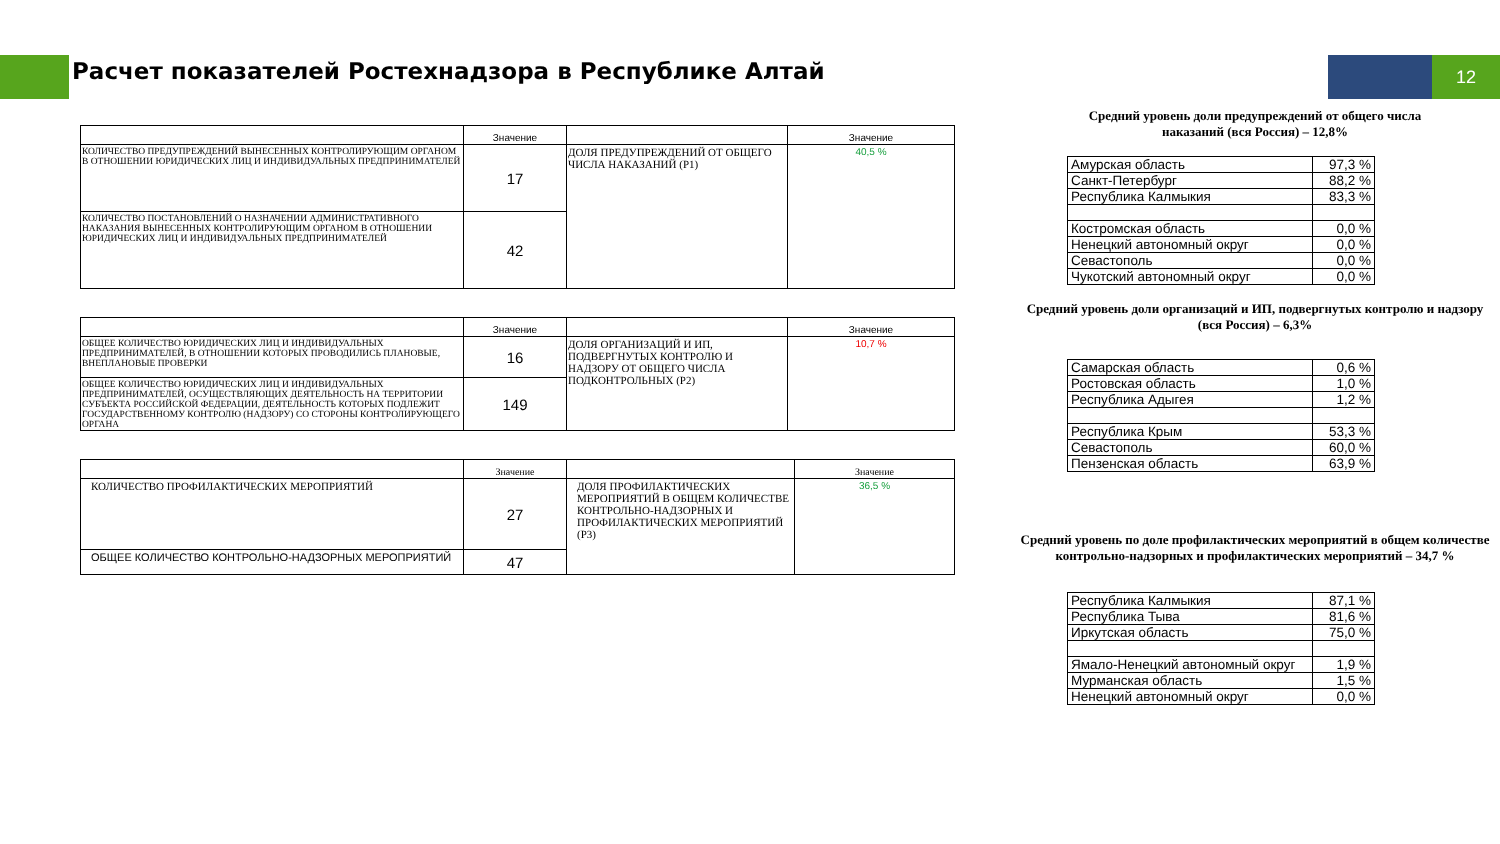Расчет показателей Ростехнадзора в Республике Алтай
12
| | Значение | | Значение |
| --- | --- | --- | --- |
| КОЛИЧЕСТВО ПРЕДУПРЕЖДЕНИЙ ВЫНЕСЕННЫХ КОНТРОЛИРУЮЩИМ ОРГАНОМ В ОТНОШЕНИИ ЮРИДИЧЕСКИХ ЛИЦ И ИНДИВИДУАЛЬНЫХ ПРЕДПРИНИМАТЕЛЕЙ | 17 | ДОЛЯ ПРЕДУПРЕЖДЕНИЙ ОТ ОБЩЕГО ЧИСЛА НАКАЗАНИЙ (P1) | 40,5 % |
| КОЛИЧЕСТВО ПОСТАНОВЛЕНИЙ О НАЗНАЧЕНИИ АДМИНИСТРАТИВНОГО НАКАЗАНИЯ ВЫНЕСЕННЫХ КОНТРОЛИРУЮЩИМ ОРГАНОМ В ОТНОШЕНИИ ЮРИДИЧЕСКИХ ЛИЦ И ИНДИВИДУАЛЬНЫХ ПРЕДПРИНИМАТЕЛЕЙ | 42 | | |
| | Значение | | Значение |
| --- | --- | --- | --- |
| ОБЩЕЕ КОЛИЧЕСТВО ЮРИДИЧЕСКИХ ЛИЦ И ИНДИВИДУАЛЬНЫХ ПРЕДПРИНИМАТЕЛЕЙ, В ОТНОШЕНИИ КОТОРЫХ ПРОВОДИЛИСЬ ПЛАНОВЫЕ, ВНЕПЛАНОВЫЕ ПРОВЕРКИ | 16 | ДОЛЯ ОРГАНИЗАЦИЙ И ИП, ПОДВЕРГНУТЫХ КОНТРОЛЮ И НАДЗОРУ ОТ ОБЩЕГО ЧИСЛА ПОДКОНТРОЛЬНЫХ (P2) | 10,7 % |
| ОБЩЕЕ КОЛИЧЕСТВО ЮРИДИЧЕСКИХ ЛИЦ И ИНДИВИДУАЛЬНЫХ ПРЕДПРИНИМАТЕЛЕЙ, ОСУЩЕСТВЛЯЮЩИХ ДЕЯТЕЛЬНОСТЬ НА ТЕРРИТОРИИ СУБЪЕКТА РОССИЙСКОЙ ФЕДЕРАЦИИ, ДЕЯТЕЛЬНОСТЬ КОТОРЫХ ПОДЛЕЖИТ ГОСУДАРСТВЕННОМУ КОНТРОЛЮ (НАДЗОРУ) СО СТОРОНЫ КОНТРОЛИРУЮЩЕГО ОРГАНА | 149 | | |
| | Значение | | Значение |
| --- | --- | --- | --- |
| КОЛИЧЕСТВО ПРОФИЛАКТИЧЕСКИХ МЕРОПРИЯТИЙ | 27 | ДОЛЯ ПРОФИЛАКТИЧЕСКИХ МЕРОПРИЯТИЙ В ОБЩЕМ КОЛИЧЕСТВЕ КОНТРОЛЬНО-НАДЗОРНЫХ И ПРОФИЛАКТИЧЕСКИХ МЕРОПРИЯТИЙ (P3) | 36,5 % |
| ОБЩЕЕ КОЛИЧЕСТВО КОНТРОЛЬНО-НАДЗОРНЫХ МЕРОПРИЯТИЙ | 47 | | |
Средний уровень доли предупреждений от общего числа
наказаний (вся Россия) – 12,8%
| Амурская область | 97,3 % |
| Санкт-Петербург | 88,2 % |
| Республика Калмыкия | 83,3 % |
| Костромская область | 0,0 % |
| Ненецкий автономный округ | 0,0 % |
| Севастополь | 0,0 % |
| Чукотский автономный округ | 0,0 % |
Средний уровень доли организаций и ИП, подвергнутых контролю и надзору (вся Россия) – 6,3%
| Самарская область | 0,6 % |
| Ростовская область | 1,0 % |
| Республика Адыгея | 1,2 % |
| Республика Крым | 53,3 % |
| Севастополь | 60,0 % |
| Пензенская область | 63,9 % |
Средний уровень по доле профилактических мероприятий в общем количестве контрольно-надзорных и профилактических мероприятий – 34,7 %
| Республика Калмыкия | 87,1 % |
| Республика Тыва | 81,6 % |
| Иркутская область | 75,0 % |
| Ямало-Ненецкий автономный округ | 1,9 % |
| Мурманская область | 1,5 % |
| Ненецкий автономный округ | 0,0 % |